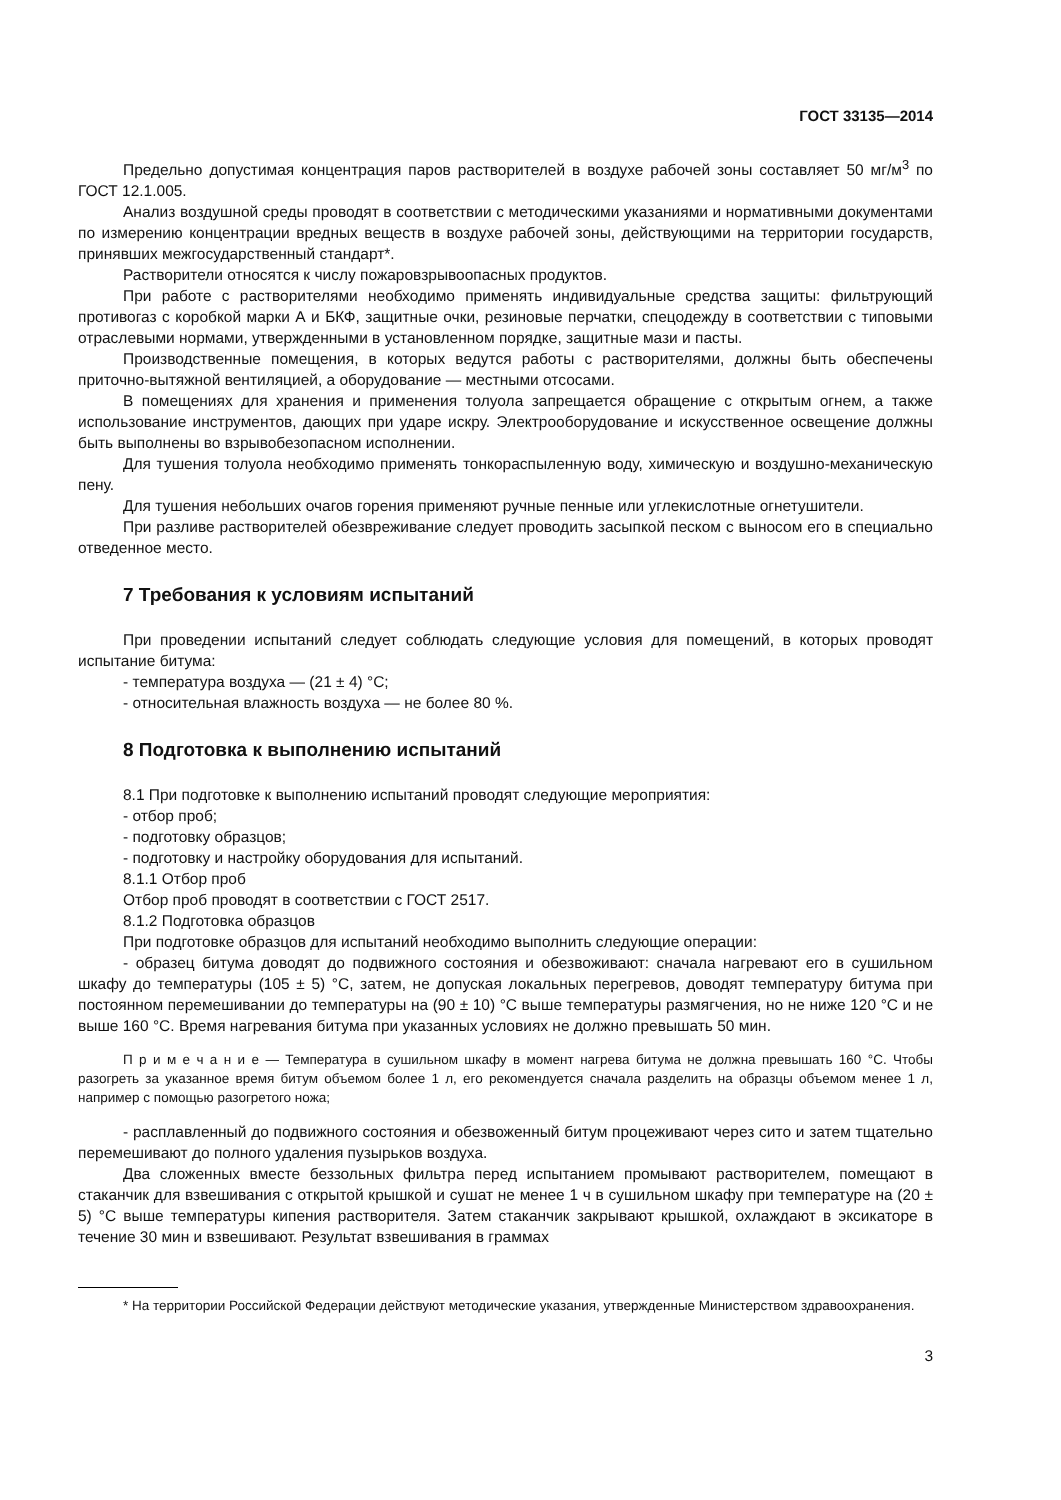ГОСТ 33135—2014
Предельно допустимая концентрация паров растворителей в воздухе рабочей зоны составляет 50 мг/м<sup>3</sup> по ГОСТ 12.1.005.
Анализ воздушной среды проводят в соответствии с методическими указаниями и нормативными документами по измерению концентрации вредных веществ в воздухе рабочей зоны, действующими на территории государств, принявших межгосударственный стандарт*.
Растворители относятся к числу пожаровзрывоопасных продуктов.
При работе с растворителями необходимо применять индивидуальные средства защиты: фильтрующий противогаз с коробкой марки А и БКФ, защитные очки, резиновые перчатки, спецодежду в соответствии с типовыми отраслевыми нормами, утвержденными в установленном порядке, защитные мази и пасты.
Производственные помещения, в которых ведутся работы с растворителями, должны быть обеспечены приточно-вытяжной вентиляцией, а оборудование — местными отсосами.
В помещениях для хранения и применения толуола запрещается обращение с открытым огнем, а также использование инструментов, дающих при ударе искру. Электрооборудование и искусственное освещение должны быть выполнены во взрывобезопасном исполнении.
Для тушения толуола необходимо применять тонкораспыленную воду, химическую и воздушно-механическую пену.
Для тушения небольших очагов горения применяют ручные пенные или углекислотные огнетушители.
При разливе растворителей обезвреживание следует проводить засыпкой песком с выносом его в специально отведенное место.
7 Требования к условиям испытаний
При проведении испытаний следует соблюдать следующие условия для помещений, в которых проводят испытание битума:
- температура воздуха — (21 ± 4) °С;
- относительная влажность воздуха — не более 80 %.
8 Подготовка к выполнению испытаний
8.1 При подготовке к выполнению испытаний проводят следующие мероприятия:
- отбор проб;
- подготовку образцов;
- подготовку и настройку оборудования для испытаний.
8.1.1 Отбор проб
Отбор проб проводят в соответствии с ГОСТ 2517.
8.1.2 Подготовка образцов
При подготовке образцов для испытаний необходимо выполнить следующие операции:
- образец битума доводят до подвижного состояния и обезвоживают: сначала нагревают его в сушильном шкафу до температуры (105 ± 5) °С, затем, не допуская локальных перегревов, доводят температуру битума при постоянном перемешивании до температуры на (90 ± 10) °С выше температуры размягчения, но не ниже 120 °С и не выше 160 °С. Время нагревания битума при указанных условиях не должно превышать 50 мин.
П р и м е ч а н и е — Температура в сушильном шкафу в момент нагрева битума не должна превышать 160 °С. Чтобы разогреть за указанное время битум объемом более 1 л, его рекомендуется сначала разделить на образцы объемом менее 1 л, например с помощью разогретого ножа;
- расплавленный до подвижного состояния и обезвоженный битум процеживают через сито и затем тщательно перемешивают до полного удаления пузырьков воздуха.
Два сложенных вместе беззольных фильтра перед испытанием промывают растворителем, помещают в стаканчик для взвешивания с открытой крышкой и сушат не менее 1 ч в сушильном шкафу при температуре на (20 ± 5) °С выше температуры кипения растворителя. Затем стаканчик закрывают крышкой, охлаждают в эксикаторе в течение 30 мин и взвешивают. Результат взвешивания в граммах
* На территории Российской Федерации действуют методические указания, утвержденные Министерством здравоохранения.
3